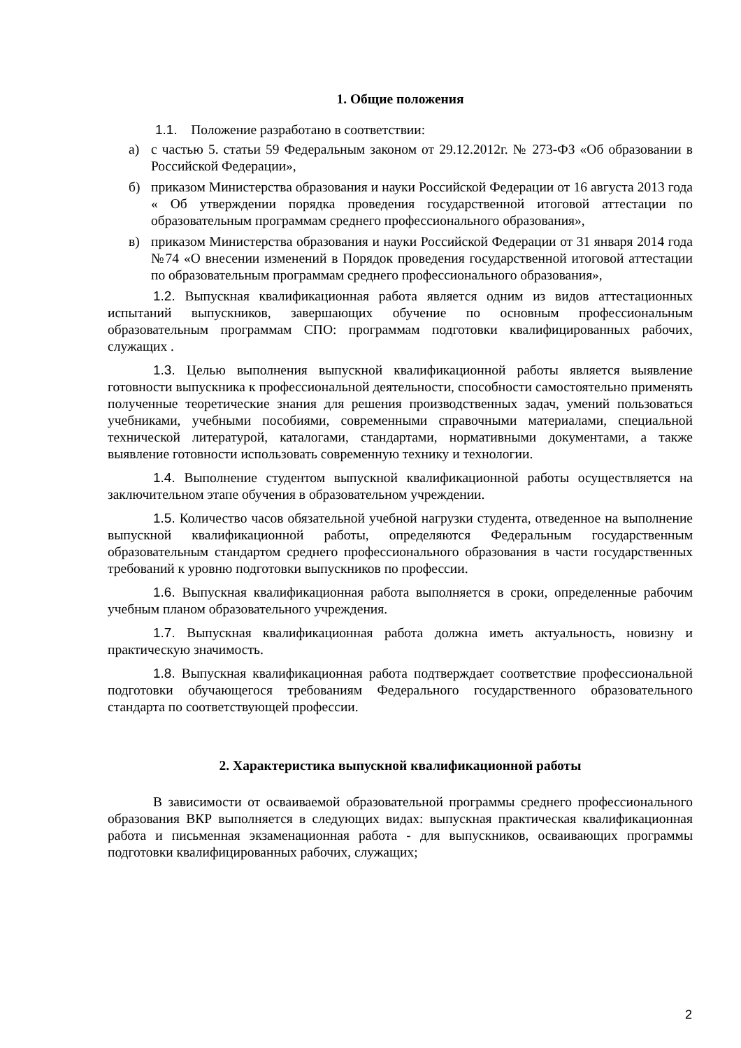1. Общие положения
1.1. Положение разработано в соответствии:
а) с частью 5. статьи 59 Федеральным законом от 29.12.2012г. № 273-ФЗ «Об образовании в Российской Федерации»,
б) приказом Министерства образования и науки Российской Федерации от 16 августа 2013 года « Об утверждении порядка проведения государственной итоговой аттестации по образовательным программам среднего профессионального образования»,
в) приказом Министерства образования и науки Российской Федерации от 31 января 2014 года №74 «О внесении изменений в Порядок проведения государственной итоговой аттестации по образовательным программам среднего профессионального образования»,
1.2. Выпускная квалификационная работа является одним из видов аттестационных испытаний выпускников, завершающих обучение по основным профессиональным образовательным программам СПО: программам подготовки квалифицированных рабочих, служащих .
1.3. Целью выполнения выпускной квалификационной работы является выявление готовности выпускника к профессиональной деятельности, способности самостоятельно применять полученные теоретические знания для решения производственных задач, умений пользоваться учебниками, учебными пособиями, современными справочными материалами, специальной технической литературой, каталогами, стандартами, нормативными документами, а также выявление готовности использовать современную технику и технологии.
1.4. Выполнение студентом выпускной квалификационной работы осуществляется на заключительном этапе обучения в образовательном учреждении.
1.5. Количество часов обязательной учебной нагрузки студента, отведенное на выполнение выпускной квалификационной работы, определяются Федеральным государственным образовательным стандартом среднего профессионального образования в части государственных требований к уровню подготовки выпускников по профессии.
1.6. Выпускная квалификационная работа выполняется в сроки, определенные рабочим учебным планом образовательного учреждения.
1.7. Выпускная квалификационная работа должна иметь актуальность, новизну и практическую значимость.
1.8. Выпускная квалификационная работа подтверждает соответствие профессиональной подготовки обучающегося требованиям Федерального государственного образовательного стандарта по соответствующей профессии.
2. Характеристика выпускной квалификационной работы
В зависимости от осваиваемой образовательной программы среднего профессионального образования ВКР выполняется в следующих видах: выпускная практическая квалификационная работа и письменная экзаменационная работа - для выпускников, осваивающих программы подготовки квалифицированных рабочих, служащих;
2